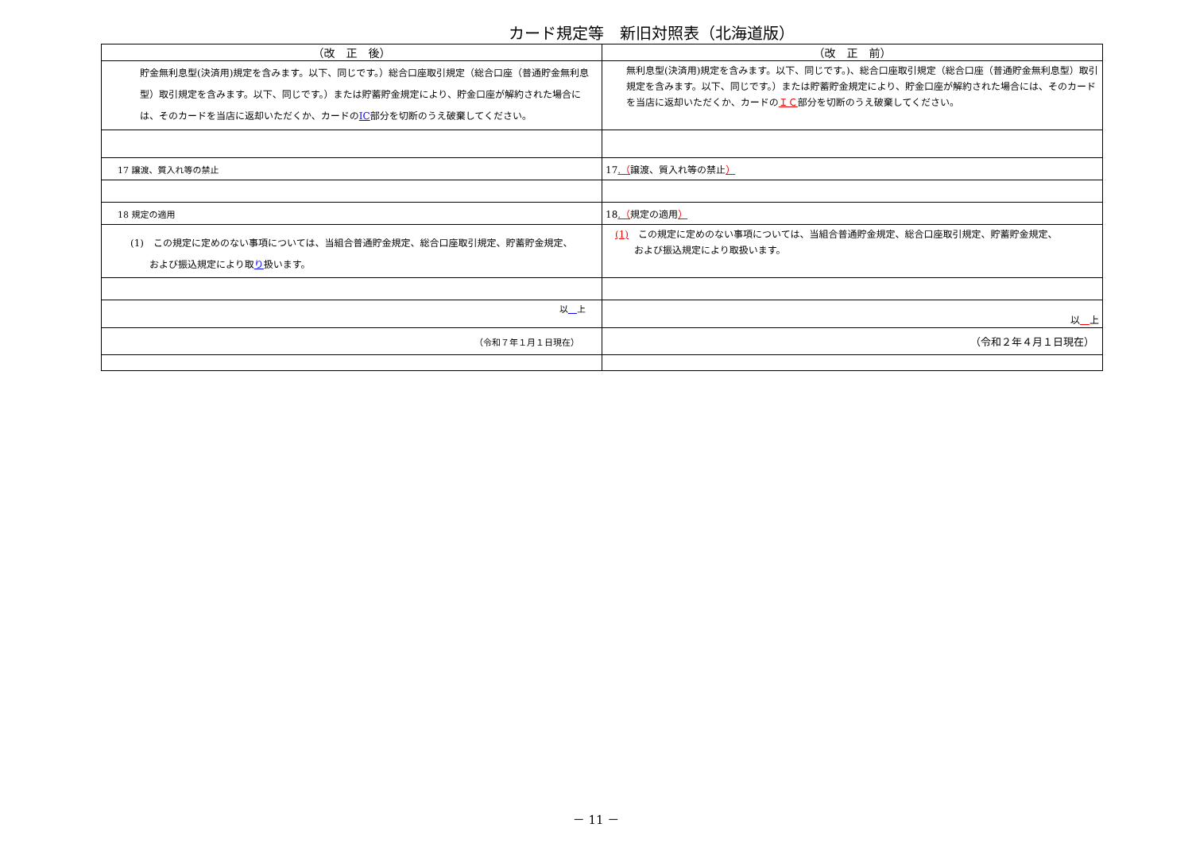カード規定等　新旧対照表（北海道版）
| （改 正 後） | （改 正 前） |
| --- | --- |
| 貯金無利息型(決済用)規定を含みます。以下、同じです。）総合口座取引規定（総合口座（普通貯金無利息型）取引規定を含みます。以下、同じです。）または貯蓄貯金規定により、貯金口座が解約された場合には、そのカードを当店に返却いただくか、カードの IC 部分を切断のうえ破棄してください。 | 無利息型(決済用)規定を含みます。以下、同じです。)、総合口座取引規定（総合口座（普通貯金無利息型）取引規定を含みます。以下、同じです。）または貯蓄貯金規定により、貯金口座が解約された場合には、そのカードを当店に返却いただくか、カードの ＩＣ 部分を切断のうえ破棄してください。 |
| 17 譲渡、質入れ等の禁止 | 17 .（ 譲渡、質入れ等の禁止 ） |
| 18 規定の適用 | 18 .（ 規定の適用 ） |
| (1) この規定に定めのない事項については、当組合普通貯金規定、総合口座取引規定、貯蓄貯金規定、 および振込規定により取 り 扱います。 | (1) この規定に定めのない事項については、当組合普通貯金規定、総合口座取引規定、貯蓄貯金規定、 および振込規定により取扱います。 |
| 以 上 | 以 上 |
| （令和７年１月１日現在） | （令和２年４月１日現在） |
－ 11 －